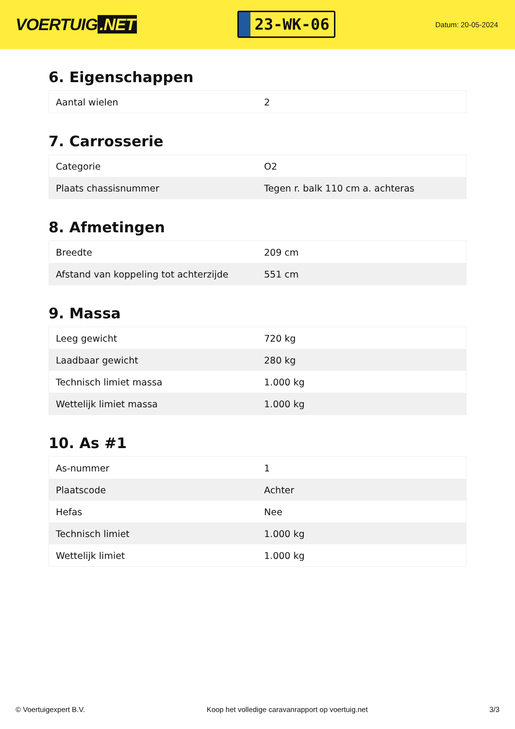VOERTUIG.NET
23-WK-06
Datum: 20-05-2024
6. Eigenschappen
| Aantal wielen | 2 |
7. Carrosserie
| Categorie | O2 |
| Plaats chassisnummer | Tegen r. balk 110 cm a. achteras |
8. Afmetingen
| Breedte | 209 cm |
| Afstand van koppeling tot achterzijde | 551 cm |
9. Massa
| Leeg gewicht | 720 kg |
| Laadbaar gewicht | 280 kg |
| Technisch limiet massa | 1.000 kg |
| Wettelijk limiet massa | 1.000 kg |
10. As #1
| As-nummer | 1 |
| Plaatscode | Achter |
| Hefas | Nee |
| Technisch limiet | 1.000 kg |
| Wettelijk limiet | 1.000 kg |
© Voertuigexpert B.V. Koop het volledige caravanrapport op voertuig.net 3/3